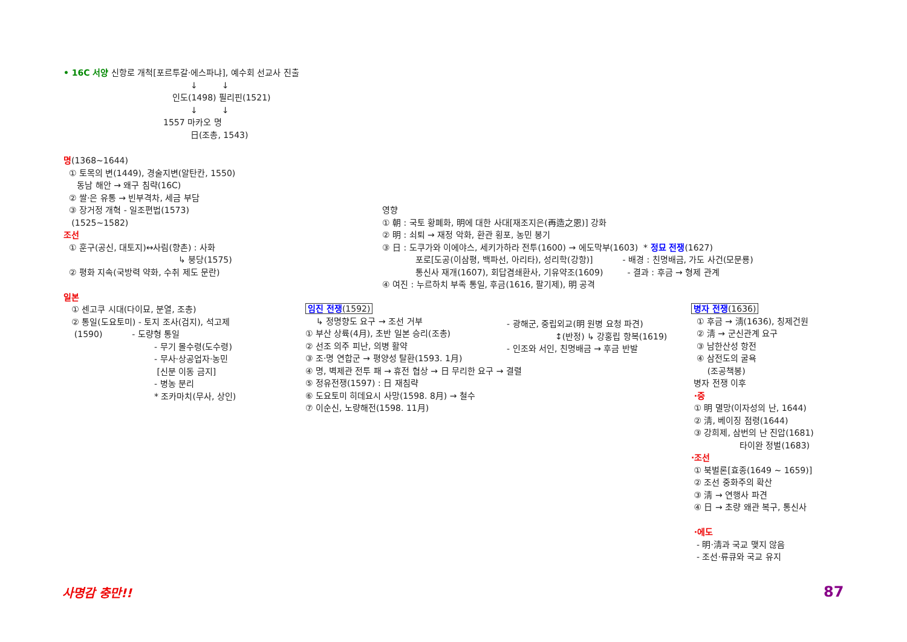• 16C 서양 신항로 개척[포르투갈·에스파냐], 예수회 선교사 진출
↓ ↓
인도(1498) 필리핀(1521)
↓ ↓
1557 마카오 명
日(조총, 1543)
명(1368~1644)
① 토목의 변(1449), 경술지변(알탄칸, 1550)
동남 해안 → 왜구 침략(16C)
② 쌀·은 유통 → 빈부격차, 세금 부담
③ 장거정 개혁 - 일조편법(1573)
(1525~1582)
조선
① 훈구(공신, 대토지)↔사림(향촌) : 사화
↳ 붕당(1575)
② 평화 지속(국방력 약화, 수취 제도 문란)
일본
① 센고쿠 시대(다이묘, 분열, 조총)
② 통일(도요토미) - 토지 조사(검지), 석고제
(1590) - 도량형 통일
- 무기 몰수령(도수령)
- 무사·상공업자·농민
[신분 이동 금지]
- 병농 분리
* 조카마치(무사, 상인)
임진 전쟁(1592)
↳ 정명향도 요구 → 조선 거부
① 부산 상륙(4月), 초반 일본 승리(조총)
② 선조 의주 피난, 의병 활약
③ 조·명 연합군 → 평양성 탈환(1593. 1月)
④ 명, 벽제관 전투 패 → 휴전 협상 → 日 무리한 요구 → 결렬
⑤ 정유전쟁(1597) : 日 재침략
⑥ 도요토미 히데요시 사망(1598. 8月) → 철수
⑦ 이순신, 노량해전(1598. 11月)
영향
① 朝 : 국토 황폐화, 明에 대한 사대[재조지은(再造之恩)] 강화
② 明 : 쇠퇴 → 재정 악화, 환관 횡포, 농민 봉기
③ 日 : 도쿠가와 이에야스, 세키가하라 전투(1600) → 에도막부(1603) * 정묘 전쟁(1627)
포로[도공(이삼평, 백파선, 아리타), 성리학(강항)] - 배경 : 친명배금, 가도 사건(모문룡)
통신사 재개(1607), 회답겸쇄환사, 기유약조(1609) - 결과 : 후금 → 형제 관계
④ 여진 : 누르하치 부족 통일, 후금(1616, 팔기제), 明 공격
- 광해군, 중립외교(明 원병 요청 파견)
↕(반정) ↳ 강홍립 항복(1619)
- 인조와 서인, 친명배금 → 후금 반발
병자 전쟁(1636)
① 후금 → 淸(1636), 칭제건원
② 淸 → 군신관계 요구
③ 남한산성 항전
④ 삼전도의 굴욕
(조공책봉)
병자 전쟁 이후
·중
① 明 멸망(이자성의 난, 1644)
② 淸, 베이징 점령(1644)
③ 강희제, 삼번의 난 진압(1681)
타이완 정벌(1683)
·조선
① 북벌론[효종(1649 ~ 1659)]
② 조선 중화주의 확산
③ 淸 → 연행사 파견
④ 日 → 초량 왜관 복구, 통신사
·에도
- 明·淸과 국교 맺지 않음
- 조선·류큐와 국교 유지
사명감 충만!! 87